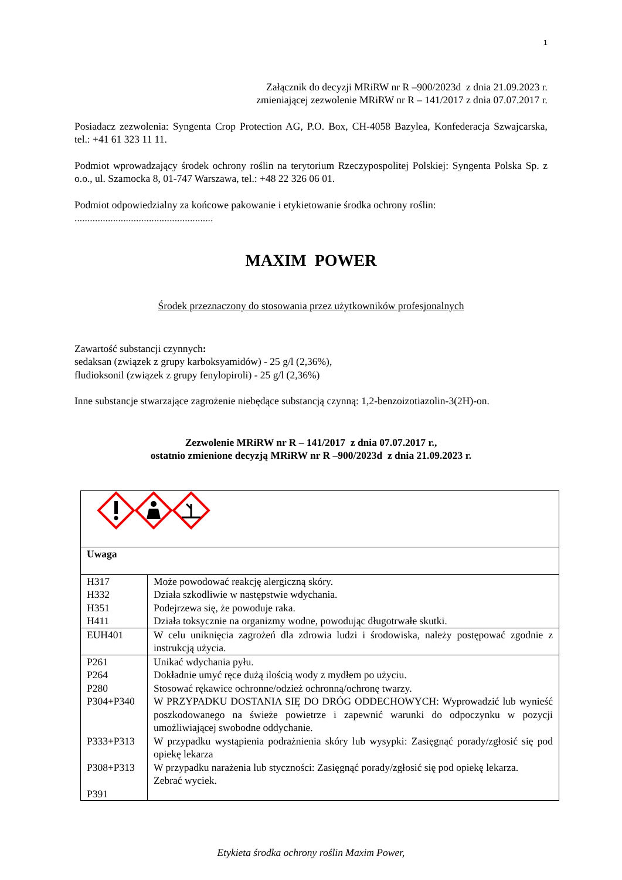1
Załącznik do decyzji MRiRW nr R –900/2023d z dnia 21.09.2023 r.
zmieniającej zezwolenie MRiRW nr R – 141/2017 z dnia 07.07.2017 r.
Posiadacz zezwolenia: Syngenta Crop Protection AG, P.O. Box, CH-4058 Bazylea, Konfederacja Szwajcarska, tel.: +41 61 323 11 11.
Podmiot wprowadzający środek ochrony roślin na terytorium Rzeczypospolitej Polskiej: Syngenta Polska Sp. z o.o., ul. Szamocka 8, 01-747 Warszawa, tel.: +48 22 326 06 01.
Podmiot odpowiedzialny za końcowe pakowanie i etykietowanie środka ochrony roślin:
......................................................
MAXIM POWER
Środek przeznaczony do stosowania przez użytkowników profesjonalnych
Zawartość substancji czynnych:
sedaksan (związek z grupy karboksyamidów) - 25 g/l (2,36%),
fludioksonil (związek z grupy fenylopiroli) - 25 g/l (2,36%)
Inne substancje stwarzające zagrożenie niebędące substancją czynną: 1,2-benzoizotiazolin-3(2H)-on.
Zezwolenie MRiRW nr R – 141/2017 z dnia 07.07.2017 r.,
ostatnio zmienione decyzją MRiRW nr R –900/2023d z dnia 21.09.2023 r.
| Uwaga | |
| H317 H332 H351 H411 | Może powodować reakcję alergiczną skóry. Działa szkodliwie w następstwie wdychania. Podejrzewa się, że powoduje raka. Działa toksycznie na organizmy wodne, powodując długotrwałe skutki. |
| EUH401 | W celu uniknięcia zagrożeń dla zdrowia ludzi i środowiska, należy postępować zgodnie z instrukcją użycia. |
| P261 P264 P280 P304+P340 P333+P313 P308+P313 P391 | Unikać wdychania pyłu. Dokładnie umyć ręce dużą ilością wody z mydłem po użyciu. Stosować rękawice ochronne/odzież ochronną/ochronę twarzy. W PRZYPADKU DOSTANIA SIĘ DO DRÓG ODDECHOWYCH: Wyprowadzić lub wynieść poszkodowanego na świeże powietrze i zapewnić warunki do odpoczynku w pozycji umożliwiającej swobodne oddychanie. W przypadku wystąpienia podrażnienia skóry lub wysypki: Zasięgnąć porady/zgłosić się pod opiekę lekarza W przypadku narażenia lub styczności: Zasięgnąć porady/zgłosić się pod opiekę lekarza. Zebrać wyciek. |
Etykieta środka ochrony roślin Maxim Power,